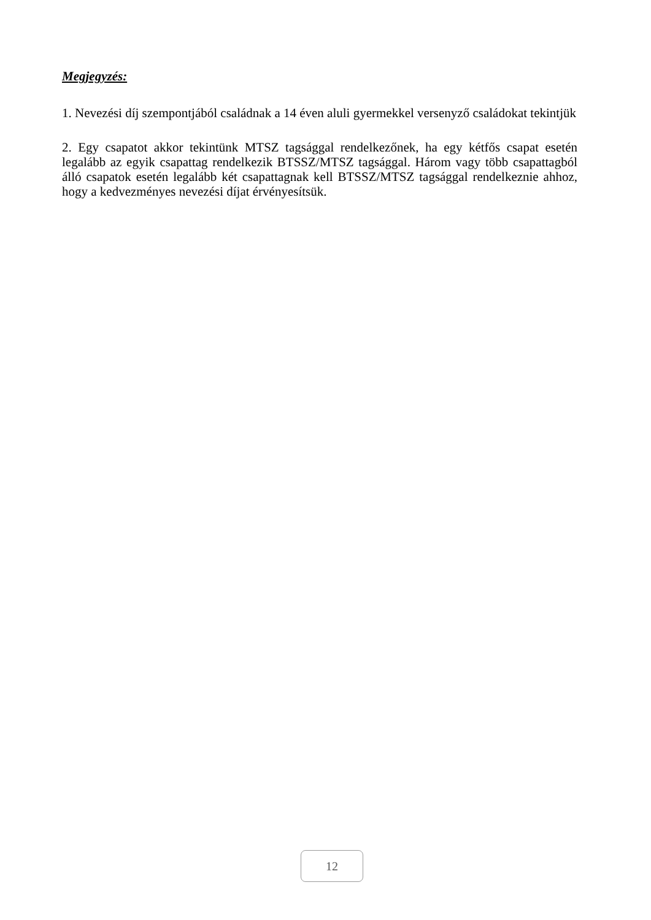Megjegyzés:
1. Nevezési díj szempontjából családnak a 14 éven aluli gyermekkel versenyző családokat tekintjük
2. Egy csapatot akkor tekintünk MTSZ tagsággal rendelkezőnek, ha egy kétfős csapat esetén legalább az egyik csapattag rendelkezik BTSSZ/MTSZ tagsággal. Három vagy több csapattagból álló csapatok esetén legalább két csapattagnak kell BTSSZ/MTSZ tagsággal rendelkeznie ahhoz, hogy a kedvezményes nevezési díjat érvényesítsük.
12